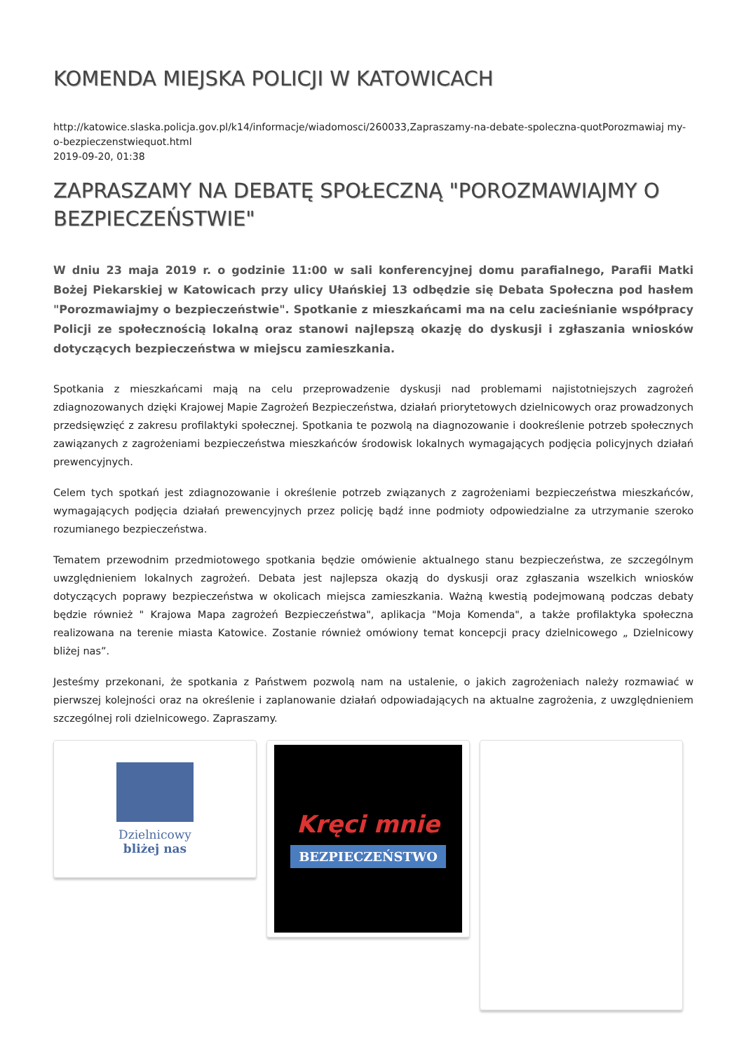KOMENDA MIEJSKA POLICJI W KATOWICACH
http://katowice.slaska.policja.gov.pl/k14/informacje/wiadomosci/260033,Zapraszamy-na-debate-spoleczna-quotPorozmawiaj my-o-bezpieczenstwiequot.html
2019-09-20, 01:38
ZAPRASZAMY NA DEBATĘ SPOŁECZNĄ "POROZMAWIAJMY O BEZPIECZEŃSTWIE"
W dniu 23 maja 2019 r. o godzinie 11:00 w sali konferencyjnej domu parafialnego, Parafii Matki Bożej Piekarskiej w Katowicach przy ulicy Ułańskiej 13 odbędzie się Debata Społeczna pod hasłem "Porozmawiajmy o bezpieczeństwie". Spotkanie z mieszkańcami ma na celu zacieśnianie współpracy Policji ze społecznością lokalną oraz stanowi najlepszą okazję do dyskusji i zgłaszania wniosków dotyczących bezpieczeństwa w miejscu zamieszkania.
Spotkania z mieszkańcami mają na celu przeprowadzenie dyskusji nad problemami najistotniejszych zagrożeń zdiagnozowanych dzięki Krajowej Mapie Zagrożeń Bezpieczeństwa, działań priorytetowych dzielnicowych oraz prowadzonych przedsięwzięć z zakresu profilaktyki społecznej. Spotkania te pozwolą na diagnozowanie i dookreślenie potrzeb społecznych zawiązanych z zagrożeniami bezpieczeństwa mieszkańców środowisk lokalnych wymagających podjęcia policyjnych działań prewencyjnych.
Celem tych spotkań jest zdiagnozowanie i określenie potrzeb związanych z zagrożeniami bezpieczeństwa mieszkańców, wymagających podjęcia działań prewencyjnych przez policję bądź inne podmioty odpowiedzialne za utrzymanie szeroko rozumianego bezpieczeństwa.
Tematem przewodnim przedmiotowego spotkania będzie omówienie aktualnego stanu bezpieczeństwa, ze szczególnym uwzględnieniem lokalnych zagrożeń. Debata jest najlepsza okazją do dyskusji oraz zgłaszania wszelkich wniosków dotyczących poprawy bezpieczeństwa w okolicach miejsca zamieszkania. Ważną kwestią podejmowaną podczas debaty będzie również " Krajowa Mapa zagrożeń Bezpieczeństwa", aplikacja "Moja Komenda", a także profilaktyka społeczna realizowana na terenie miasta Katowice. Zostanie również omówiony temat koncepcji pracy dzielnicowego „ Dzielnicowy bliżej nas”.
Jesteśmy przekonani, że spotkania z Państwem pozwolą nam na ustalenie, o jakich zagrożeniach należy rozmawiać w pierwszej kolejności oraz na określenie i zaplanowanie działań odpowiadających na aktualne zagrożenia, z uwzględnieniem szczególnej roli dzielnicowego. Zapraszamy.
Dzielnicowy
bliżej nas
Kręci mnie
BEZPIECZEŃSTWO